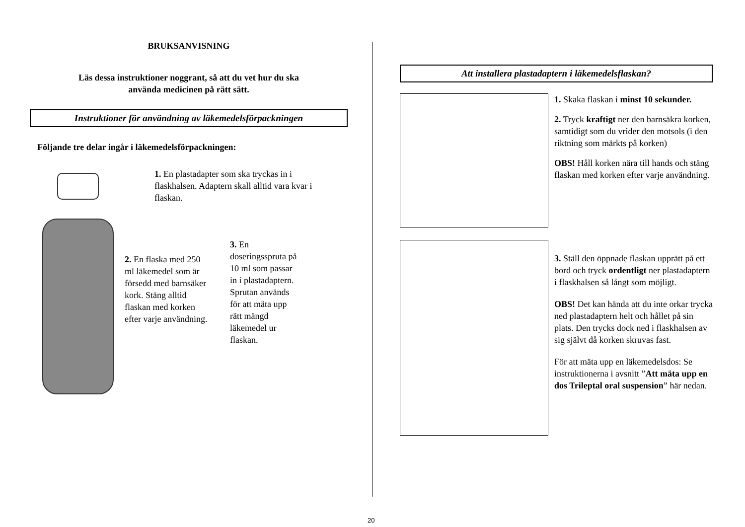BRUKSANVISNING
Läs dessa instruktioner noggrant, så att du vet hur du ska
använda medicinen på rätt sätt.
Instruktioner för användning av läkemedelsförpackningen
Följande tre delar ingår i läkemedelsförpackningen:
1. En plastadapter som ska tryckas in i flaskhalsen. Adaptern skall alltid vara kvar i flaskan.
2. En flaska med 250 ml läkemedel som är försedd med barnsäker kork. Stäng alltid flaskan med korken efter varje användning.
3. En doseringsspruta på 10 ml som passar in i plastadaptern. Sprutan används för att mäta upp rätt mängd läkemedel ur flaskan.
Att installera plastadaptern i läkemedelsflaskan?
1. Skaka flaskan i minst 10 sekunder.
2. Tryck kraftigt ner den barnsäkra korken, samtidigt som du vrider den motsols (i den riktning som märkts på korken)
OBS! Håll korken nära till hands och stäng flaskan med korken efter varje användning.
3. Ställ den öppnade flaskan upprätt på ett bord och tryck ordentligt ner plastadaptern i flaskhalsen så långt som möjligt.
OBS! Det kan hända att du inte orkar trycka ned plastadaptern helt och hållet på sin plats. Den trycks dock ned i flaskhalsen av sig självt då korken skruvas fast.
För att mäta upp en läkemedelsdos: Se instruktionerna i avsnitt ”Att mäta upp en dos Trileptal oral suspension” här nedan.
20